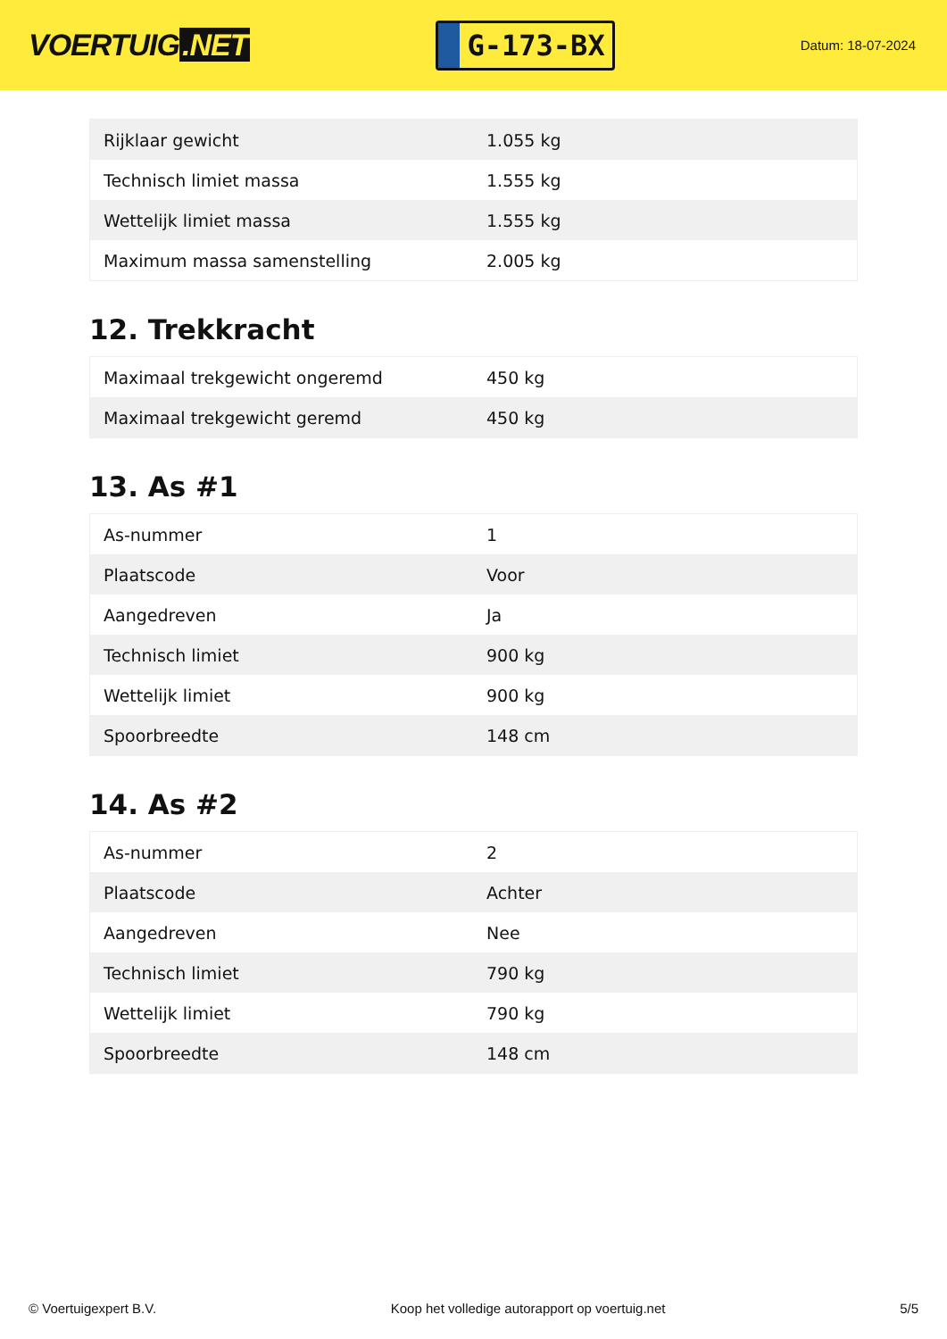VOERTUIG.NET
G-173-BX
Datum: 18-07-2024
| Rijklaar gewicht | 1.055 kg |
| Technisch limiet massa | 1.555 kg |
| Wettelijk limiet massa | 1.555 kg |
| Maximum massa samenstelling | 2.005 kg |
12. Trekkracht
| Maximaal trekgewicht ongeremd | 450 kg |
| Maximaal trekgewicht geremd | 450 kg |
13. As #1
| As-nummer | 1 |
| Plaatscode | Voor |
| Aangedreven | Ja |
| Technisch limiet | 900 kg |
| Wettelijk limiet | 900 kg |
| Spoorbreedte | 148 cm |
14. As #2
| As-nummer | 2 |
| Plaatscode | Achter |
| Aangedreven | Nee |
| Technisch limiet | 790 kg |
| Wettelijk limiet | 790 kg |
| Spoorbreedte | 148 cm |
© Voertuigexpert B.V. Koop het volledige autorapport op voertuig.net 5/5